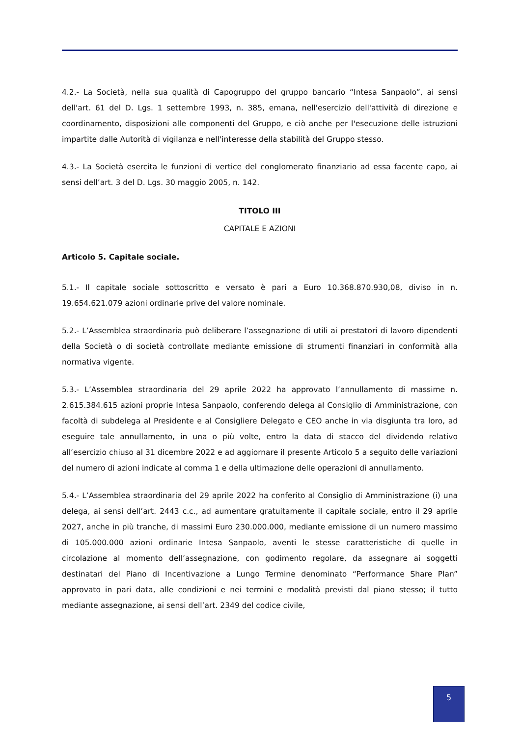4.2.- La Società, nella sua qualità di Capogruppo del gruppo bancario “Intesa Sanpaolo”, ai sensi dell'art. 61 del D. Lgs. 1 settembre 1993, n. 385, emana, nell'esercizio dell'attività di direzione e coordinamento, disposizioni alle componenti del Gruppo, e ciò anche per l'esecuzione delle istruzioni impartite dalle Autorità di vigilanza e nell'interesse della stabilità del Gruppo stesso.
4.3.- La Società esercita le funzioni di vertice del conglomerato finanziario ad essa facente capo, ai sensi dell’art. 3 del D. Lgs. 30 maggio 2005, n. 142.
TITOLO III
CAPITALE E AZIONI
Articolo 5. Capitale sociale.
5.1.- Il capitale sociale sottoscritto e versato è pari a Euro 10.368.870.930,08, diviso in n. 19.654.621.079 azioni ordinarie prive del valore nominale.
5.2.- L’Assemblea straordinaria può deliberare l’assegnazione di utili ai prestatori di lavoro dipendenti della Società o di società controllate mediante emissione di strumenti finanziari in conformità alla normativa vigente.
5.3.- L’Assemblea straordinaria del 29 aprile 2022 ha approvato l’annullamento di massime n. 2.615.384.615 azioni proprie Intesa Sanpaolo, conferendo delega al Consiglio di Amministrazione, con facoltà di subdelega al Presidente e al Consigliere Delegato e CEO anche in via disgiunta tra loro, ad eseguire tale annullamento, in una o più volte, entro la data di stacco del dividendo relativo all’esercizio chiuso al 31 dicembre 2022 e ad aggiornare il presente Articolo 5 a seguito delle variazioni del numero di azioni indicate al comma 1 e della ultimazione delle operazioni di annullamento.
5.4.- L’Assemblea straordinaria del 29 aprile 2022 ha conferito al Consiglio di Amministrazione (i) una delega, ai sensi dell’art. 2443 c.c., ad aumentare gratuitamente il capitale sociale, entro il 29 aprile 2027, anche in più tranche, di massimi Euro 230.000.000, mediante emissione di un numero massimo di 105.000.000 azioni ordinarie Intesa Sanpaolo, aventi le stesse caratteristiche di quelle in circolazione al momento dell’assegnazione, con godimento regolare, da assegnare ai soggetti destinatari del Piano di Incentivazione a Lungo Termine denominato “Performance Share Plan” approvato in pari data, alle condizioni e nei termini e modalità previsti dal piano stesso; il tutto mediante assegnazione, ai sensi dell’art. 2349 del codice civile,
5